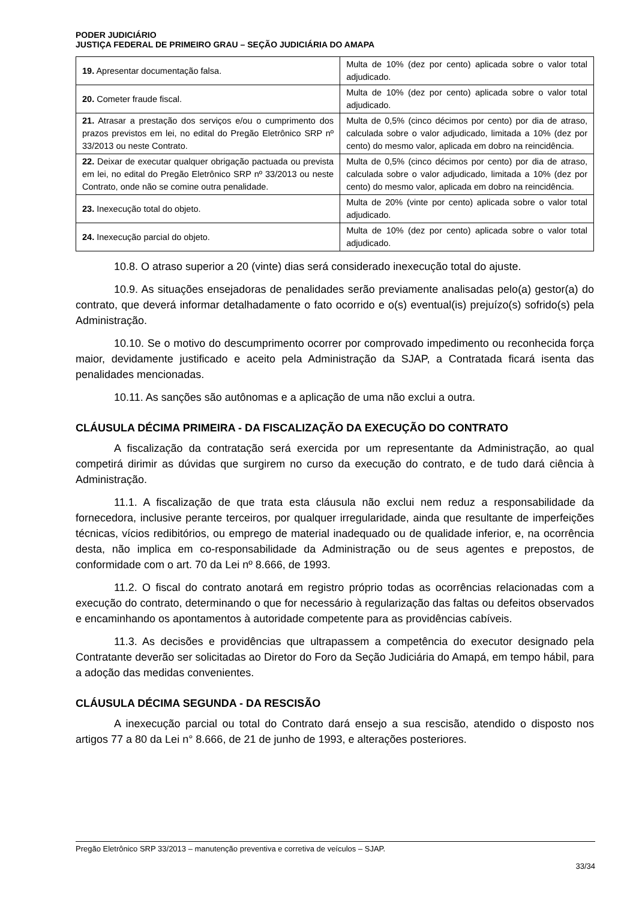PODER JUDICIÁRIO
JUSTIÇA FEDERAL DE PRIMEIRO GRAU – SEÇÃO JUDICIÁRIA DO AMAPA
| 19. Apresentar documentação falsa. | Multa de 10% (dez por cento) aplicada sobre o valor total adjudicado. |
| 20. Cometer fraude fiscal. | Multa de 10% (dez por cento) aplicada sobre o valor total adjudicado. |
| 21. Atrasar a prestação dos serviços e/ou o cumprimento dos prazos previstos em lei, no edital do Pregão Eletrônico SRP nº 33/2013 ou neste Contrato. | Multa de 0,5% (cinco décimos por cento) por dia de atraso, calculada sobre o valor adjudicado, limitada a 10% (dez por cento) do mesmo valor, aplicada em dobro na reincidência. |
| 22. Deixar de executar qualquer obrigação pactuada ou prevista em lei, no edital do Pregão Eletrônico SRP nº 33/2013 ou neste Contrato, onde não se comine outra penalidade. | Multa de 0,5% (cinco décimos por cento) por dia de atraso, calculada sobre o valor adjudicado, limitada a 10% (dez por cento) do mesmo valor, aplicada em dobro na reincidência. |
| 23. Inexecução total do objeto. | Multa de 20% (vinte por cento) aplicada sobre o valor total adjudicado. |
| 24. Inexecução parcial do objeto. | Multa de 10% (dez por cento) aplicada sobre o valor total adjudicado. |
10.8. O atraso superior a 20 (vinte) dias será considerado inexecução total do ajuste.
10.9. As situações ensejadoras de penalidades serão previamente analisadas pelo(a) gestor(a) do contrato, que deverá informar detalhadamente o fato ocorrido e o(s) eventual(is) prejuízo(s) sofrido(s) pela Administração.
10.10. Se o motivo do descumprimento ocorrer por comprovado impedimento ou reconhecida força maior, devidamente justificado e aceito pela Administração da SJAP, a Contratada ficará isenta das penalidades mencionadas.
10.11. As sanções são autônomas e a aplicação de uma não exclui a outra.
CLÁUSULA DÉCIMA PRIMEIRA - DA FISCALIZAÇÃO DA EXECUÇÃO DO CONTRATO
A fiscalização da contratação será exercida por um representante da Administração, ao qual competirá dirimir as dúvidas que surgirem no curso da execução do contrato, e de tudo dará ciência à Administração.
11.1. A fiscalização de que trata esta cláusula não exclui nem reduz a responsabilidade da fornecedora, inclusive perante terceiros, por qualquer irregularidade, ainda que resultante de imperfeições técnicas, vícios redibitórios, ou emprego de material inadequado ou de qualidade inferior, e, na ocorrência desta, não implica em co-responsabilidade da Administração ou de seus agentes e prepostos, de conformidade com o art. 70 da Lei nº 8.666, de 1993.
11.2. O fiscal do contrato anotará em registro próprio todas as ocorrências relacionadas com a execução do contrato, determinando o que for necessário à regularização das faltas ou defeitos observados e encaminhando os apontamentos à autoridade competente para as providências cabíveis.
11.3. As decisões e providências que ultrapassem a competência do executor designado pela Contratante deverão ser solicitadas ao Diretor do Foro da Seção Judiciária do Amapá, em tempo hábil, para a adoção das medidas convenientes.
CLÁUSULA DÉCIMA SEGUNDA - DA RESCISÃO
A inexecução parcial ou total do Contrato dará ensejo a sua rescisão, atendido o disposto nos artigos 77 a 80 da Lei n° 8.666, de 21 de junho de 1993, e alterações posteriores.
Pregão Eletrônico SRP 33/2013 – manutenção preventiva e corretiva de veículos – SJAP.
33/34